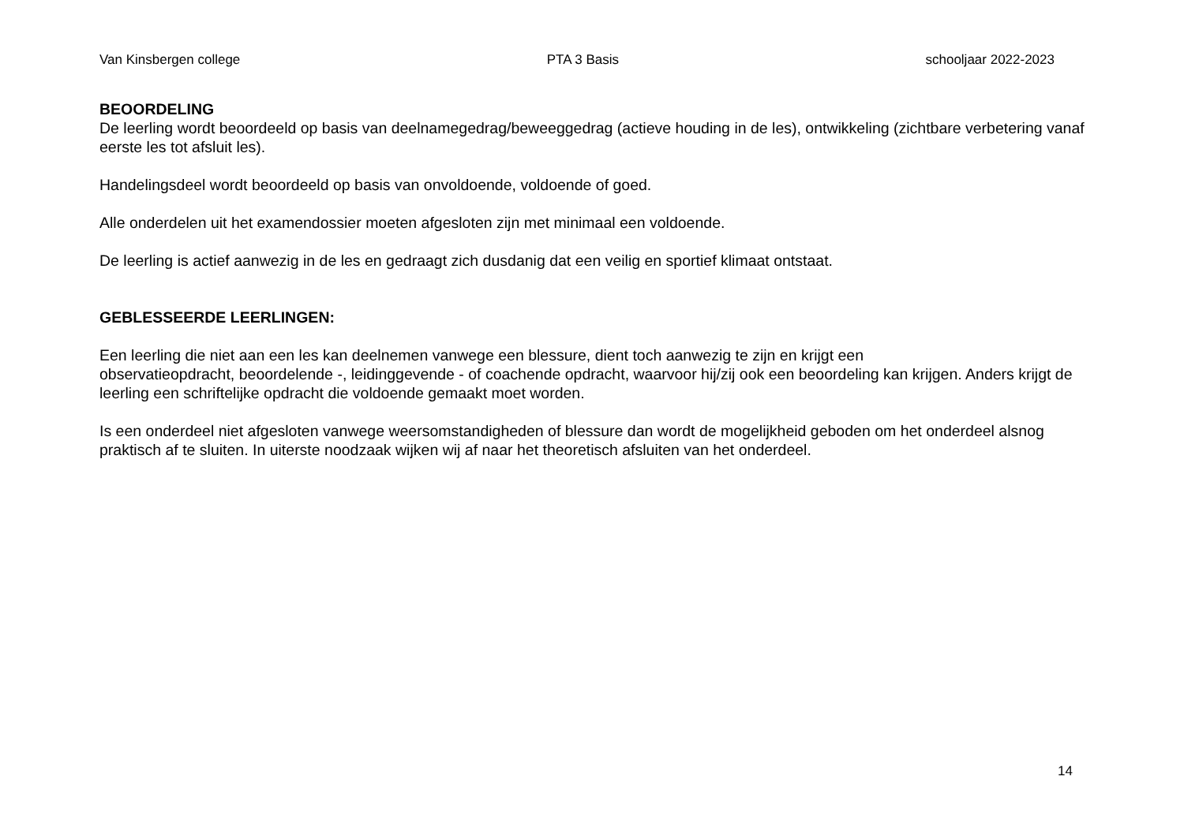Van Kinsbergen college PTA 3 Basis schooljaar 2022-2023
BEOORDELING
De leerling wordt beoordeeld op basis van deelnamegedrag/beweeggedrag (actieve houding in de les), ontwikkeling (zichtbare verbetering vanaf eerste les tot afsluit les).
Handelingsdeel wordt beoordeeld op basis van onvoldoende, voldoende of goed.
Alle onderdelen uit het examendossier moeten afgesloten zijn met minimaal een voldoende.
De leerling is actief aanwezig in de les en gedraagt zich dusdanig dat een veilig en sportief klimaat ontstaat.
GEBLESSEERDE LEERLINGEN:
Een leerling die niet aan een les kan deelnemen vanwege een blessure, dient toch aanwezig te zijn en krijgt een
observatieopdracht, beoordelende -, leidinggevende - of coachende opdracht, waarvoor hij/zij ook een beoordeling kan krijgen. Anders krijgt de leerling een schriftelijke opdracht die voldoende gemaakt moet worden.
Is een onderdeel niet afgesloten vanwege weersomstandigheden of blessure dan wordt de mogelijkheid geboden om het onderdeel alsnog praktisch af te sluiten. In uiterste noodzaak wijken wij af naar het theoretisch afsluiten van het onderdeel.
14